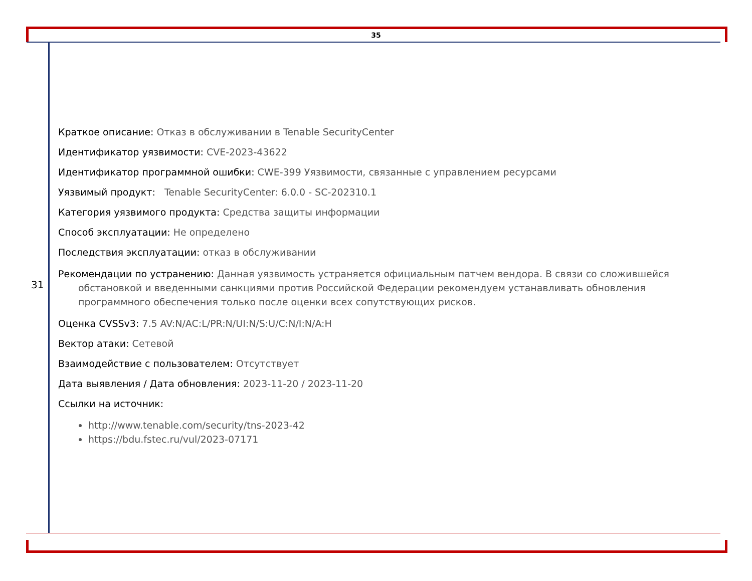35
31
Краткое описание: Отказ в обслуживании в Tenable SecurityCenter
Идентификатор уязвимости: CVE-2023-43622
Идентификатор программной ошибки: CWE-399 Уязвимости, связанные с управлением ресурсами
Уязвимый продукт: Tenable SecurityCenter: 6.0.0 - SC-202310.1
Категория уязвимого продукта: Средства защиты информации
Способ эксплуатации: Не определено
Последствия эксплуатации: отказ в обслуживании
Рекомендации по устранению: Данная уязвимость устраняется официальным патчем вендора. В связи со сложившейся обстановкой и введенными санкциями против Российской Федерации рекомендуем устанавливать обновления программного обеспечения только после оценки всех сопутствующих рисков.
Оценка CVSSv3: 7.5 AV:N/AC:L/PR:N/UI:N/S:U/C:N/I:N/A:H
Вектор атаки: Сетевой
Взаимодействие с пользователем: Отсутствует
Дата выявления / Дата обновления: 2023-11-20 / 2023-11-20
Ссылки на источник:
http://www.tenable.com/security/tns-2023-42
https://bdu.fstec.ru/vul/2023-07171